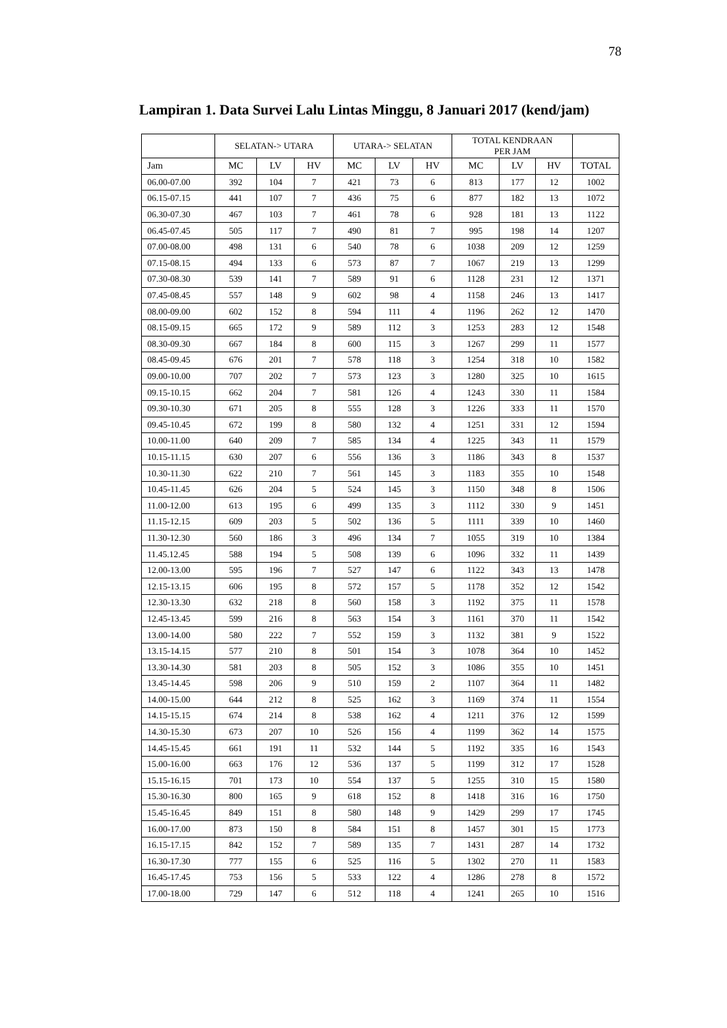78
Lampiran 1. Data Survei Lalu Lintas Minggu, 8 Januari 2017 (kend/jam)
| | SELATAN-> UTARA | | | UTARA-> SELATAN | | | TOTAL KENDRAAN PER JAM | | | |
| --- | --- | --- | --- | --- | --- | --- | --- | --- | --- | --- |
| Jam | MC | LV | HV | MC | LV | HV | MC | LV | HV | TOTAL |
| 06.00-07.00 | 392 | 104 | 7 | 421 | 73 | 6 | 813 | 177 | 12 | 1002 |
| 06.15-07.15 | 441 | 107 | 7 | 436 | 75 | 6 | 877 | 182 | 13 | 1072 |
| 06.30-07.30 | 467 | 103 | 7 | 461 | 78 | 6 | 928 | 181 | 13 | 1122 |
| 06.45-07.45 | 505 | 117 | 7 | 490 | 81 | 7 | 995 | 198 | 14 | 1207 |
| 07.00-08.00 | 498 | 131 | 6 | 540 | 78 | 6 | 1038 | 209 | 12 | 1259 |
| 07.15-08.15 | 494 | 133 | 6 | 573 | 87 | 7 | 1067 | 219 | 13 | 1299 |
| 07.30-08.30 | 539 | 141 | 7 | 589 | 91 | 6 | 1128 | 231 | 12 | 1371 |
| 07.45-08.45 | 557 | 148 | 9 | 602 | 98 | 4 | 1158 | 246 | 13 | 1417 |
| 08.00-09.00 | 602 | 152 | 8 | 594 | 111 | 4 | 1196 | 262 | 12 | 1470 |
| 08.15-09.15 | 665 | 172 | 9 | 589 | 112 | 3 | 1253 | 283 | 12 | 1548 |
| 08.30-09.30 | 667 | 184 | 8 | 600 | 115 | 3 | 1267 | 299 | 11 | 1577 |
| 08.45-09.45 | 676 | 201 | 7 | 578 | 118 | 3 | 1254 | 318 | 10 | 1582 |
| 09.00-10.00 | 707 | 202 | 7 | 573 | 123 | 3 | 1280 | 325 | 10 | 1615 |
| 09.15-10.15 | 662 | 204 | 7 | 581 | 126 | 4 | 1243 | 330 | 11 | 1584 |
| 09.30-10.30 | 671 | 205 | 8 | 555 | 128 | 3 | 1226 | 333 | 11 | 1570 |
| 09.45-10.45 | 672 | 199 | 8 | 580 | 132 | 4 | 1251 | 331 | 12 | 1594 |
| 10.00-11.00 | 640 | 209 | 7 | 585 | 134 | 4 | 1225 | 343 | 11 | 1579 |
| 10.15-11.15 | 630 | 207 | 6 | 556 | 136 | 3 | 1186 | 343 | 8 | 1537 |
| 10.30-11.30 | 622 | 210 | 7 | 561 | 145 | 3 | 1183 | 355 | 10 | 1548 |
| 10.45-11.45 | 626 | 204 | 5 | 524 | 145 | 3 | 1150 | 348 | 8 | 1506 |
| 11.00-12.00 | 613 | 195 | 6 | 499 | 135 | 3 | 1112 | 330 | 9 | 1451 |
| 11.15-12.15 | 609 | 203 | 5 | 502 | 136 | 5 | 1111 | 339 | 10 | 1460 |
| 11.30-12.30 | 560 | 186 | 3 | 496 | 134 | 7 | 1055 | 319 | 10 | 1384 |
| 11.45.12.45 | 588 | 194 | 5 | 508 | 139 | 6 | 1096 | 332 | 11 | 1439 |
| 12.00-13.00 | 595 | 196 | 7 | 527 | 147 | 6 | 1122 | 343 | 13 | 1478 |
| 12.15-13.15 | 606 | 195 | 8 | 572 | 157 | 5 | 1178 | 352 | 12 | 1542 |
| 12.30-13.30 | 632 | 218 | 8 | 560 | 158 | 3 | 1192 | 375 | 11 | 1578 |
| 12.45-13.45 | 599 | 216 | 8 | 563 | 154 | 3 | 1161 | 370 | 11 | 1542 |
| 13.00-14.00 | 580 | 222 | 7 | 552 | 159 | 3 | 1132 | 381 | 9 | 1522 |
| 13.15-14.15 | 577 | 210 | 8 | 501 | 154 | 3 | 1078 | 364 | 10 | 1452 |
| 13.30-14.30 | 581 | 203 | 8 | 505 | 152 | 3 | 1086 | 355 | 10 | 1451 |
| 13.45-14.45 | 598 | 206 | 9 | 510 | 159 | 2 | 1107 | 364 | 11 | 1482 |
| 14.00-15.00 | 644 | 212 | 8 | 525 | 162 | 3 | 1169 | 374 | 11 | 1554 |
| 14.15-15.15 | 674 | 214 | 8 | 538 | 162 | 4 | 1211 | 376 | 12 | 1599 |
| 14.30-15.30 | 673 | 207 | 10 | 526 | 156 | 4 | 1199 | 362 | 14 | 1575 |
| 14.45-15.45 | 661 | 191 | 11 | 532 | 144 | 5 | 1192 | 335 | 16 | 1543 |
| 15.00-16.00 | 663 | 176 | 12 | 536 | 137 | 5 | 1199 | 312 | 17 | 1528 |
| 15.15-16.15 | 701 | 173 | 10 | 554 | 137 | 5 | 1255 | 310 | 15 | 1580 |
| 15.30-16.30 | 800 | 165 | 9 | 618 | 152 | 8 | 1418 | 316 | 16 | 1750 |
| 15.45-16.45 | 849 | 151 | 8 | 580 | 148 | 9 | 1429 | 299 | 17 | 1745 |
| 16.00-17.00 | 873 | 150 | 8 | 584 | 151 | 8 | 1457 | 301 | 15 | 1773 |
| 16.15-17.15 | 842 | 152 | 7 | 589 | 135 | 7 | 1431 | 287 | 14 | 1732 |
| 16.30-17.30 | 777 | 155 | 6 | 525 | 116 | 5 | 1302 | 270 | 11 | 1583 |
| 16.45-17.45 | 753 | 156 | 5 | 533 | 122 | 4 | 1286 | 278 | 8 | 1572 |
| 17.00-18.00 | 729 | 147 | 6 | 512 | 118 | 4 | 1241 | 265 | 10 | 1516 |